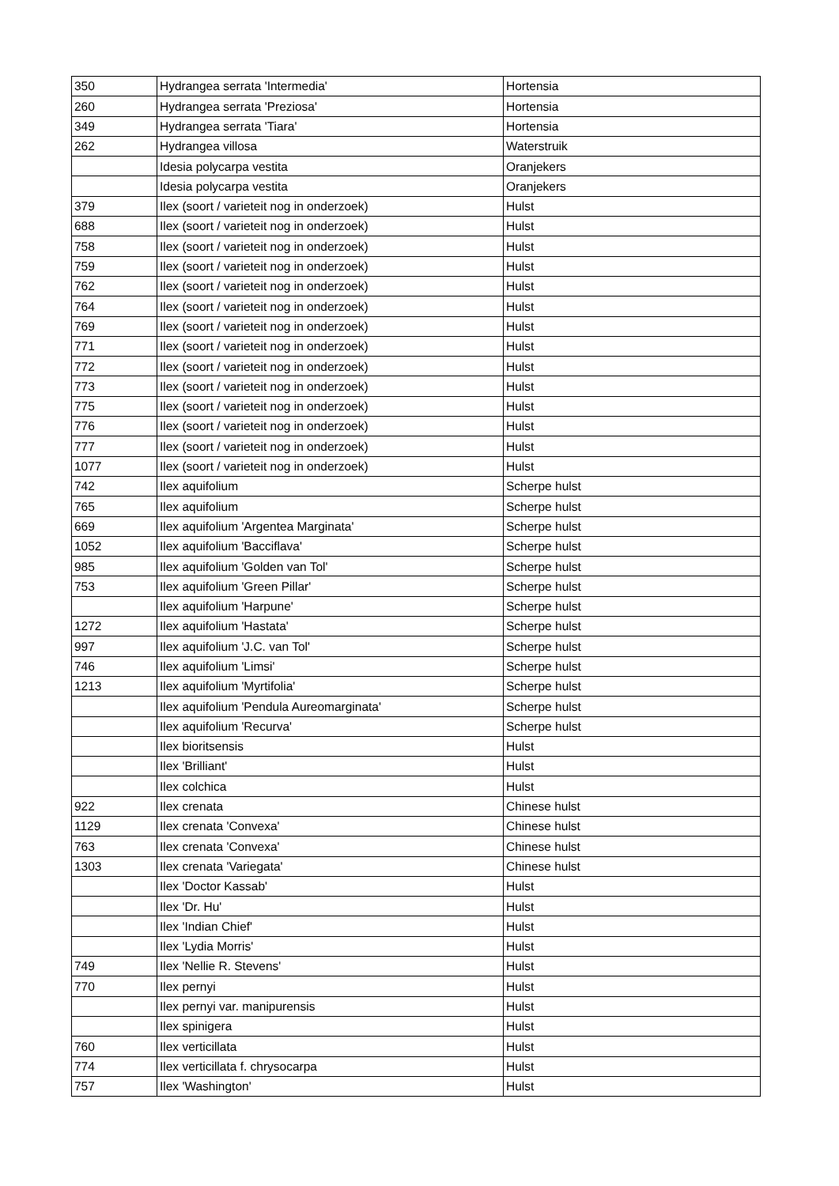| 350 | Hydrangea serrata 'Intermedia' | Hortensia |
| 260 | Hydrangea serrata 'Preziosa' | Hortensia |
| 349 | Hydrangea serrata 'Tiara' | Hortensia |
| 262 | Hydrangea villosa | Waterstruik |
| | Idesia polycarpa vestita | Oranjekers |
| | Idesia polycarpa vestita | Oranjekers |
| 379 | Ilex (soort / varieteit nog in onderzoek) | Hulst |
| 688 | Ilex (soort / varieteit nog in onderzoek) | Hulst |
| 758 | Ilex (soort / varieteit nog in onderzoek) | Hulst |
| 759 | Ilex (soort / varieteit nog in onderzoek) | Hulst |
| 762 | Ilex (soort / varieteit nog in onderzoek) | Hulst |
| 764 | Ilex (soort / varieteit nog in onderzoek) | Hulst |
| 769 | Ilex (soort / varieteit nog in onderzoek) | Hulst |
| 771 | Ilex (soort / varieteit nog in onderzoek) | Hulst |
| 772 | Ilex (soort / varieteit nog in onderzoek) | Hulst |
| 773 | Ilex (soort / varieteit nog in onderzoek) | Hulst |
| 775 | Ilex (soort / varieteit nog in onderzoek) | Hulst |
| 776 | Ilex (soort / varieteit nog in onderzoek) | Hulst |
| 777 | Ilex (soort / varieteit nog in onderzoek) | Hulst |
| 1077 | Ilex (soort / varieteit nog in onderzoek) | Hulst |
| 742 | Ilex aquifolium | Scherpe hulst |
| 765 | Ilex aquifolium | Scherpe hulst |
| 669 | Ilex aquifolium 'Argentea Marginata' | Scherpe hulst |
| 1052 | Ilex aquifolium 'Bacciflava' | Scherpe hulst |
| 985 | Ilex aquifolium 'Golden van Tol' | Scherpe hulst |
| 753 | Ilex aquifolium 'Green Pillar' | Scherpe hulst |
| | Ilex aquifolium 'Harpune' | Scherpe hulst |
| 1272 | Ilex aquifolium 'Hastata' | Scherpe hulst |
| 997 | Ilex aquifolium 'J.C. van Tol' | Scherpe hulst |
| 746 | Ilex aquifolium 'Limsi' | Scherpe hulst |
| 1213 | Ilex aquifolium 'Myrtifolia' | Scherpe hulst |
| | Ilex aquifolium 'Pendula Aureomarginata' | Scherpe hulst |
| | Ilex aquifolium 'Recurva' | Scherpe hulst |
| | Ilex bioritsensis | Hulst |
| | Ilex 'Brilliant' | Hulst |
| | Ilex colchica | Hulst |
| 922 | Ilex crenata | Chinese hulst |
| 1129 | Ilex crenata 'Convexa' | Chinese hulst |
| 763 | Ilex crenata 'Convexa' | Chinese hulst |
| 1303 | Ilex crenata 'Variegata' | Chinese hulst |
| | Ilex 'Doctor Kassab' | Hulst |
| | Ilex 'Dr. Hu' | Hulst |
| | Ilex 'Indian Chief' | Hulst |
| | Ilex 'Lydia Morris' | Hulst |
| 749 | Ilex 'Nellie R. Stevens' | Hulst |
| 770 | Ilex pernyi | Hulst |
| | Ilex pernyi var. manipurensis | Hulst |
| | Ilex spinigera | Hulst |
| 760 | Ilex verticillata | Hulst |
| 774 | Ilex verticillata f. chrysocarpa | Hulst |
| 757 | Ilex 'Washington' | Hulst |